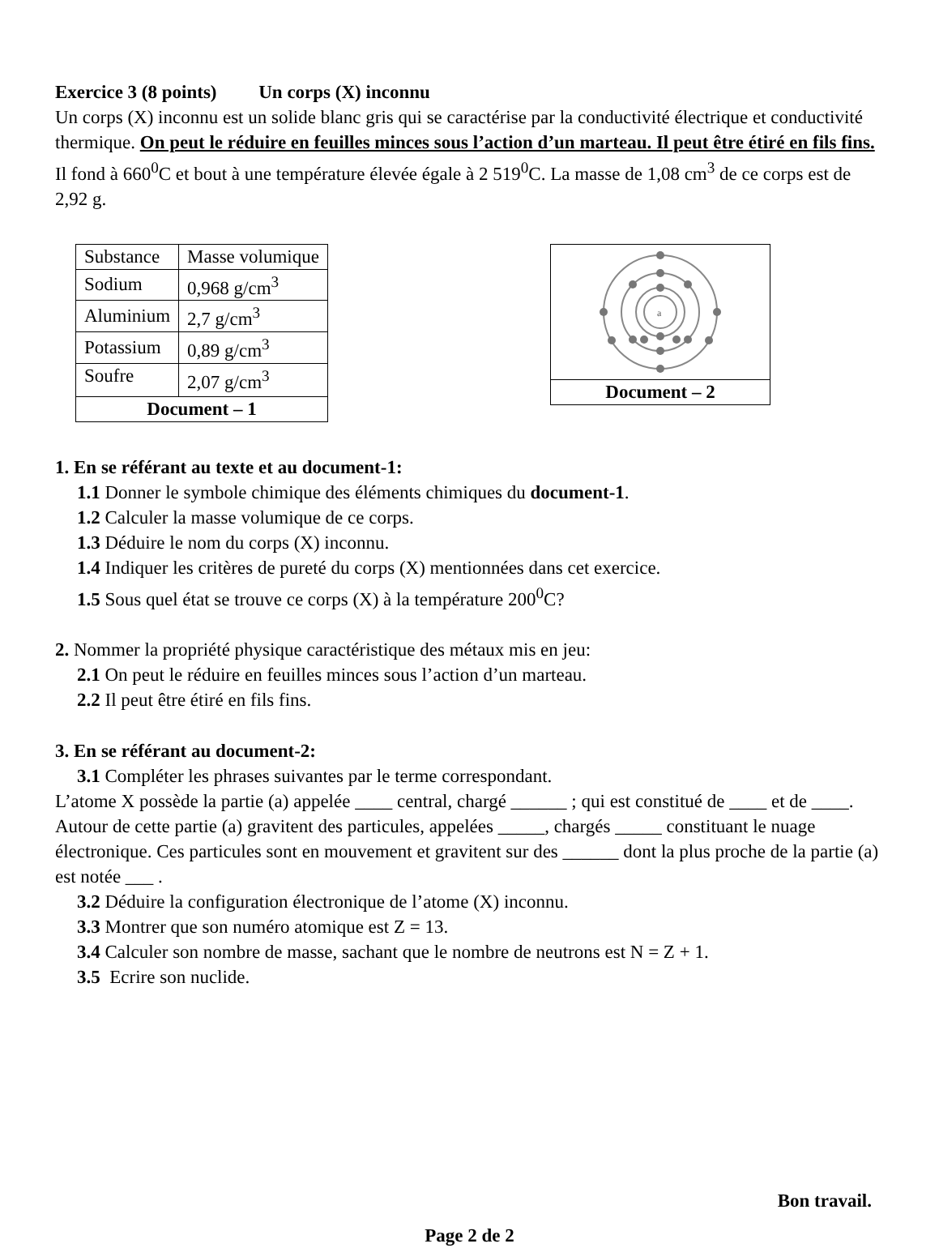Exercice 3 (8 points) Un corps (X) inconnu
Un corps (X) inconnu est un solide blanc gris qui se caractérise par la conductivité électrique et conductivité thermique. On peut le réduire en feuilles minces sous l’action d’un marteau. Il peut être étiré en fils fins. Il fond à 660<sup>0</sup>C et bout à une température élevée égale à 2 519<sup>0</sup>C. La masse de 1,08 cm<sup>3</sup> de ce corps est de 2,92 g.
| Substance | Masse volumique |
| Sodium | 0,968 g/cm<sup>3</sup> |
| Aluminium | 2,7 g/cm<sup>3</sup> |
| Potassium | 0,89 g/cm<sup>3</sup> |
| Soufre | 2,07 g/cm<sup>3</sup> |
| Document – 1 | |
a
Document – 2
1. En se référant au texte et au document-1:
1.1 Donner le symbole chimique des éléments chimiques du document-1.
1.2 Calculer la masse volumique de ce corps.
1.3 Déduire le nom du corps (X) inconnu.
1.4 Indiquer les critères de pureté du corps (X) mentionnées dans cet exercice.
1.5 Sous quel état se trouve ce corps (X) à la température 200<sup>0</sup>C?
2. Nommer la propriété physique caractéristique des métaux mis en jeu:
2.1 On peut le réduire en feuilles minces sous l’action d’un marteau.
2.2 Il peut être étiré en fils fins.
3. En se référant au document-2:
3.1 Compléter les phrases suivantes par le terme correspondant.
L’atome X possède la partie (a) appelée ____ central, chargé ______ ; qui est constitué de ____ et de ____.
Autour de cette partie (a) gravitent des particules, appelées _____, chargés _____ constituant le nuage électronique. Ces particules sont en mouvement et gravitent sur des ______ dont la plus proche de la partie (a) est notée ___ .
3.2 Déduire la configuration électronique de l’atome (X) inconnu.
3.3 Montrer que son numéro atomique est Z = 13.
3.4 Calculer son nombre de masse, sachant que le nombre de neutrons est N = Z + 1.
3.5 Ecrire son nuclide.
Bon travail.
Page 2 de 2